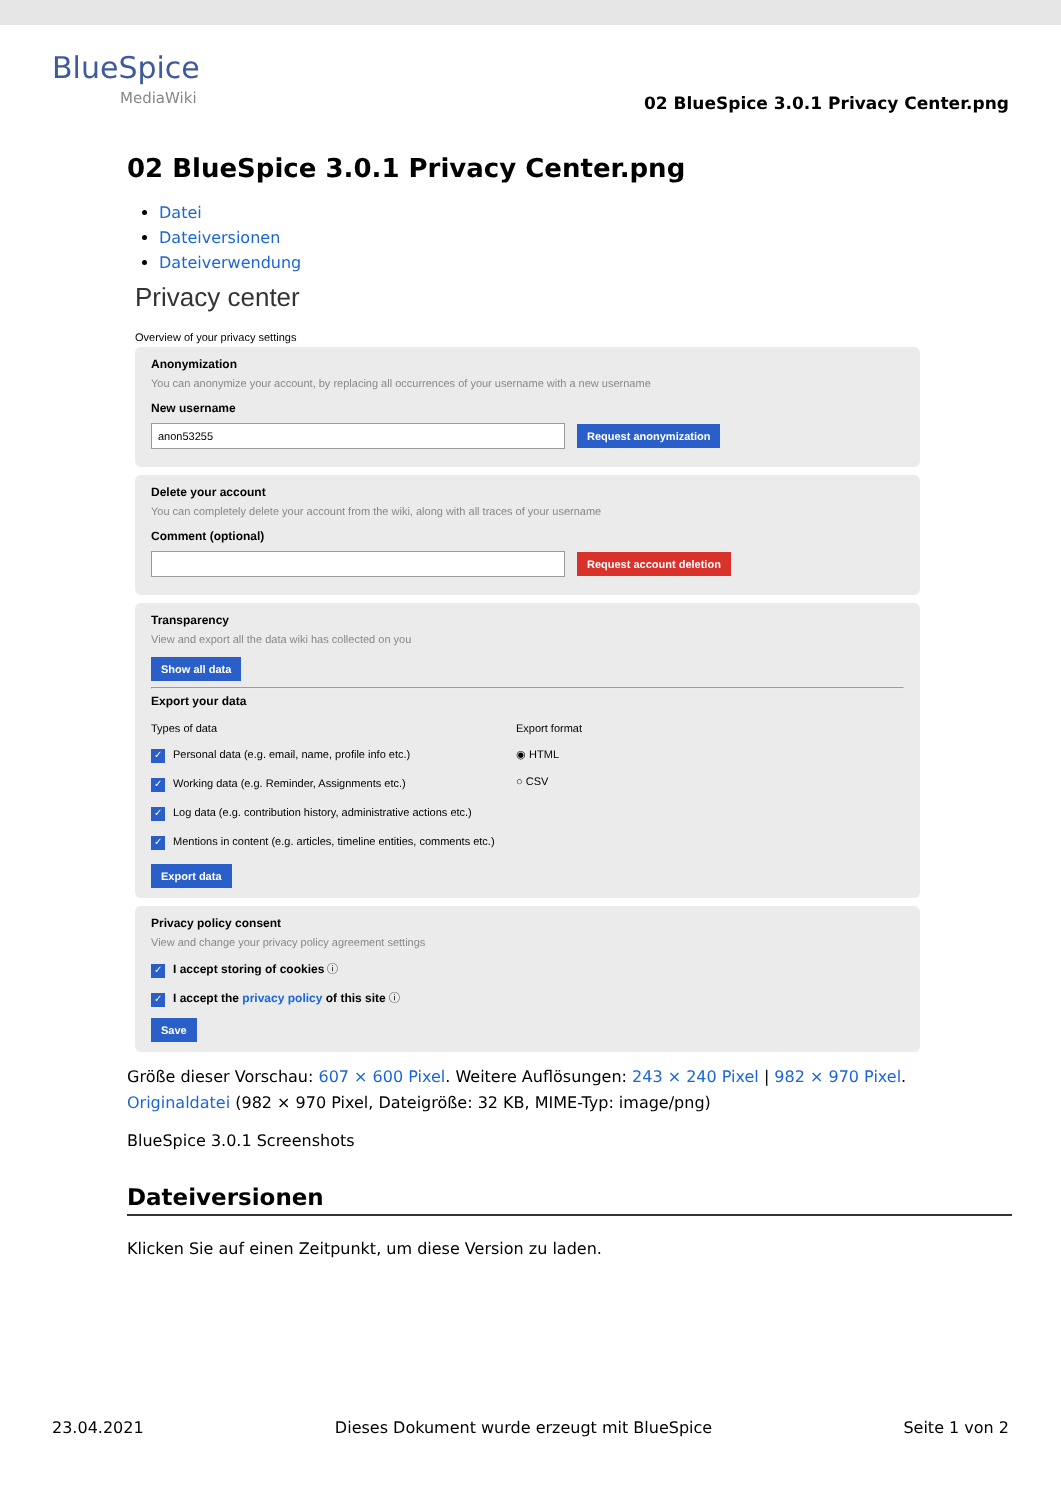BlueSpice
MediaWiki
02 BlueSpice 3.0.1 Privacy Center.png
02 BlueSpice 3.0.1 Privacy Center.png
Datei
Dateiversionen
Dateiverwendung
Privacy center
Overview of your privacy settings
Anonymization
You can anonymize your account, by replacing all occurrences of your username with a new username
New username
anon53255
Request anonymization
Delete your account
You can completely delete your account from the wiki, along with all traces of your username
Comment (optional)
Request account deletion
Transparency
View and export all the data wiki has collected on you
Show all data
Export your data
Types of data
✓ Personal data (e.g. email, name, profile info etc.)
✓ Working data (e.g. Reminder, Assignments etc.)
✓ Log data (e.g. contribution history, administrative actions etc.)
✓ Mentions in content (e.g. articles, timeline entities, comments etc.)
Export format
◉ HTML
○ CSV
Export data
Privacy policy consent
View and change your privacy policy agreement settings
✓ I accept storing of cookies ⓘ
✓ I accept the privacy policy of this site ⓘ
Save
Größe dieser Vorschau: 607 × 600 Pixel. Weitere Auflösungen: 243 × 240 Pixel | 982 × 970 Pixel.
Originaldatei (982 × 970 Pixel, Dateigröße: 32 KB, MIME-Typ: image/png)
BlueSpice 3.0.1 Screenshots
Dateiversionen
Klicken Sie auf einen Zeitpunkt, um diese Version zu laden.
23.04.2021 Dieses Dokument wurde erzeugt mit BlueSpice Seite 1 von 2